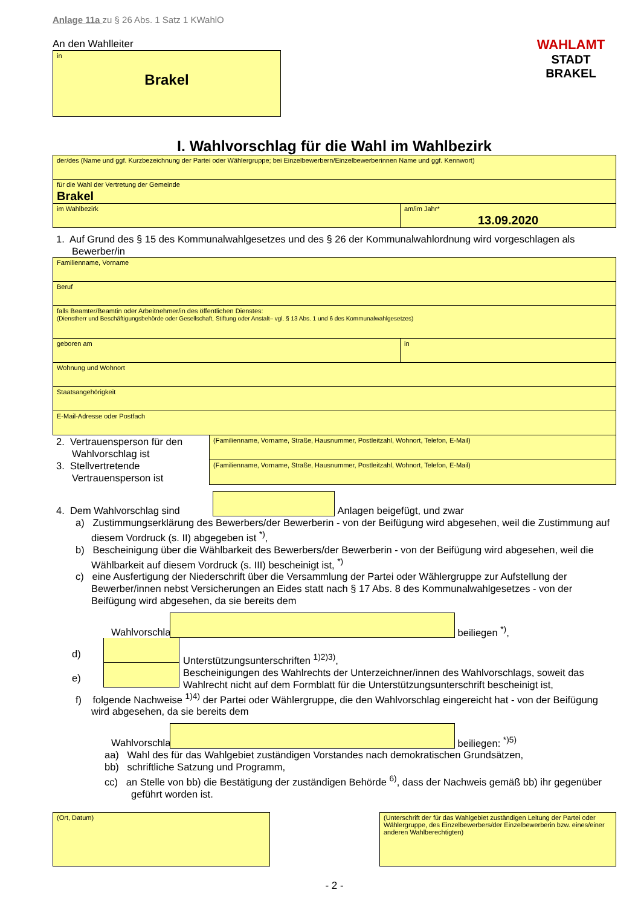Anlage 11a zu § 26 Abs. 1 Satz 1 KWahlO
An den Wahlleiter
in
Brakel
WAHLAMT
STADT BRAKEL
I. Wahlvorschlag für die Wahl im Wahlbezirk
der/des (Name und ggf. Kurzbezeichnung der Partei oder Wählergruppe; bei Einzelbewerbern/Einzelbewerberinnen Name und ggf. Kennwort)
für die Wahl der Vertretung der Gemeinde
Brakel
im Wahlbezirk am/im Jahr*
13.09.2020
1. Auf Grund des § 15 des Kommunalwahlgesetzes und des § 26 der Kommunalwahlordnung wird vorgeschlagen als Bewerber/in
Familienname, Vorname
Beruf
falls Beamter/Beamtin oder Arbeitnehmer/in des öffentlichen Dienstes:
(Dienstherr und Beschäftigungsbehörde oder Gesellschaft, Stiftung oder Anstalt– vgl. § 13 Abs. 1 und 6 des Kommunalwahlgesetzes)
geboren am in
Wohnung und Wohnort
Staatsangehörigkeit
E-Mail-Adresse oder Postfach
2. Vertrauensperson für den Wahlvorschlag ist
3. Stellvertretende Vertrauensperson ist
(Familienname, Vorname, Straße, Hausnummer, Postleitzahl, Wohnort, Telefon, E-Mail)
(Familienname, Vorname, Straße, Hausnummer, Postleitzahl, Wohnort, Telefon, E-Mail)
4. Dem Wahlvorschlag sind
Anlagen beigefügt, und zwar
a) Zustimmungserklärung des Bewerbers/der Bewerberin - von der Beifügung wird abgesehen, weil die Zustimmung auf diesem Vordruck (s. II) abgegeben ist <sup>*)</sup>,
b) Bescheinigung über die Wählbarkeit des Bewerbers/der Bewerberin - von der Beifügung wird abgesehen, weil die Wählbarkeit auf diesem Vordruck (s. III) bescheinigt ist, <sup>*)</sup>
c) eine Ausfertigung der Niederschrift über die Versammlung der Partei oder Wählergruppe zur Aufstellung der Bewerber/innen nebst Versicherungen an Eides statt nach § 17 Abs. 8 des Kommunalwahlgesetzes - von der Beifügung wird abgesehen, da sie bereits dem
Wahlvorschlag
beiliegen <sup>*)</sup>,
d)
e)
Unterstützungsunterschriften <sup>1)2)3)</sup>,
Bescheinigungen des Wahlrechts der Unterzeichner/innen des Wahlvorschlags, soweit das Wahlrecht nicht auf dem Formblatt für die Unterstützungsunterschrift bescheinigt ist,
f) folgende Nachweise <sup>1)4)</sup> der Partei oder Wählergruppe, die den Wahlvorschlag eingereicht hat - von der Beifügung wird abgesehen, da sie bereits dem
Wahlvorschlag
beiliegen: <sup>*)5)</sup>
aa) Wahl des für das Wahlgebiet zuständigen Vorstandes nach demokratischen Grundsätzen,
bb) schriftliche Satzung und Programm,
cc) an Stelle von bb) die Bestätigung der zuständigen Behörde <sup>6)</sup>, dass der Nachweis gemäß bb) ihr gegenüber geführt worden ist.
(Ort, Datum) (Unterschrift der für das Wahlgebiet zuständigen Leitung der Partei oder Wählergruppe, des Einzelbewerbers/der Einzelbewerberin bzw. eines/einer anderen Wahlberechtigten)
- 2 -